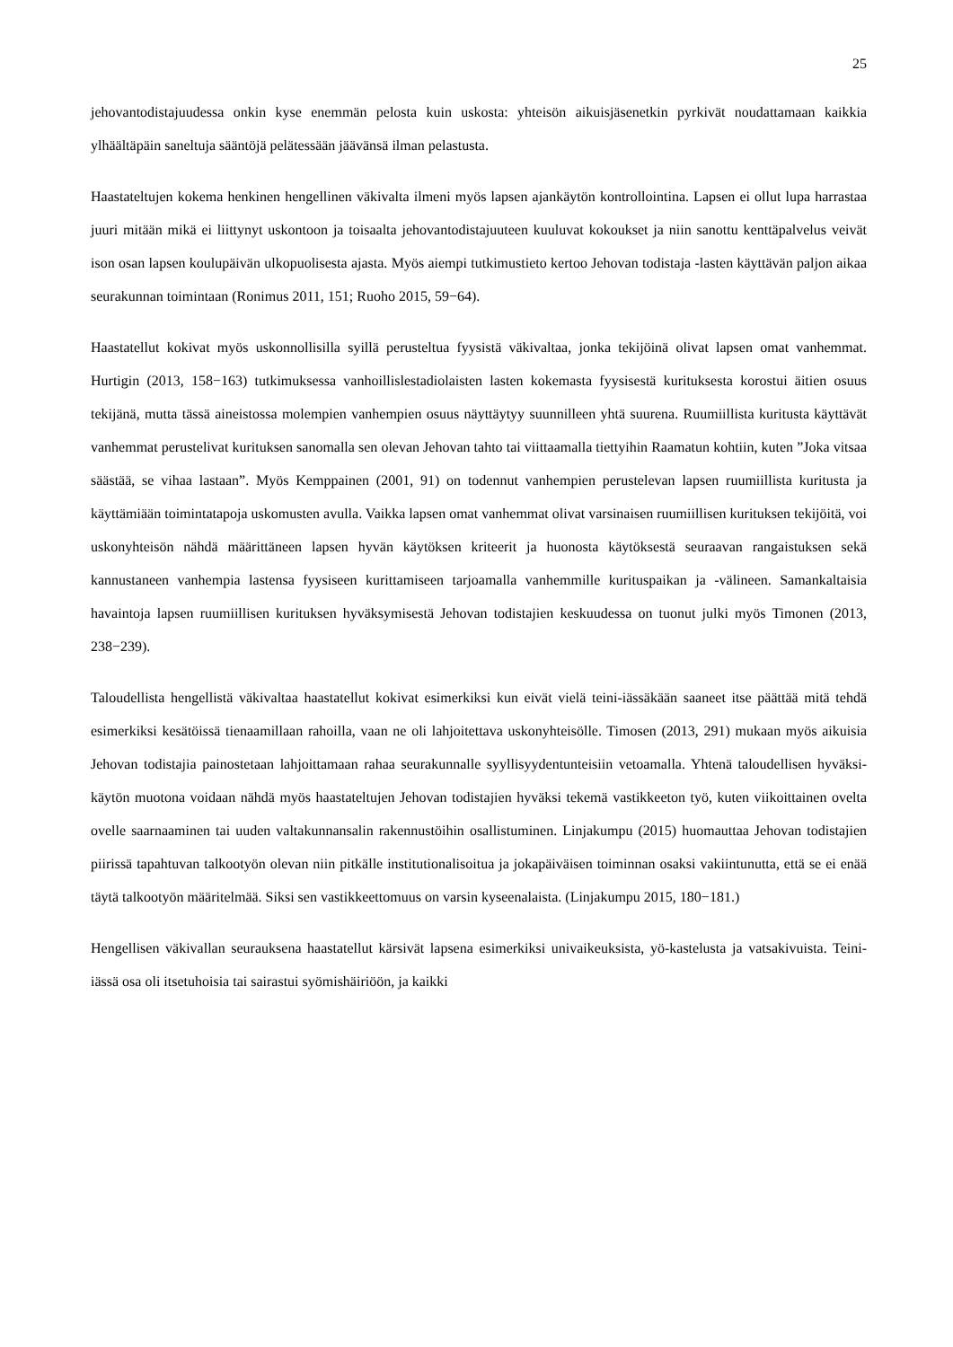25
jehovantodistajuudessa onkin kyse enemmän pelosta kuin uskosta: yhteisön aikuisjäsenetkin pyrkivät noudattamaan kaikkia ylhäältäpäin saneltuja sääntöjä pelätessään jäävänsä ilman pelastusta.
Haastateltujen kokema henkinen hengellinen väkivalta ilmeni myös lapsen ajankäytön kontrollointina. Lapsen ei ollut lupa harrastaa juuri mitään mikä ei liittynyt uskontoon ja toisaalta jehovantodistajuuteen kuuluvat kokoukset ja niin sanottu kenttäpalvelus veivät ison osan lapsen koulupäivän ulkopuolisesta ajasta. Myös aiempi tutkimustieto kertoo Jehovan todistaja -lasten käyttävän paljon aikaa seurakunnan toimintaan (Ronimus 2011, 151; Ruoho 2015, 59−64).
Haastatellut kokivat myös uskonnollisilla syillä perusteltua fyysistä väkivaltaa, jonka tekijöinä olivat lapsen omat vanhemmat. Hurtigin (2013, 158−163) tutkimuksessa vanhoillislestadiolaisten lasten kokemasta fyysisestä kurituksesta korostui äitien osuus tekijänä, mutta tässä aineistossa molempien vanhempien osuus näyttäytyy suunnilleen yhtä suurena. Ruumiillista kuritusta käyttävät vanhemmat perustelivat kurituksen sanomalla sen olevan Jehovan tahto tai viittaamalla tiettyihin Raamatun kohtiin, kuten ”Joka vitsaa säästää, se vihaa lastaan”. Myös Kemppainen (2001, 91) on todennut vanhempien perustelevan lapsen ruumiillista kuritusta ja käyttämiään toimintatapoja uskomusten avulla. Vaikka lapsen omat vanhemmat olivat varsinaisen ruumiillisen kurituksen tekijöitä, voi uskonyhteisön nähdä määrittäneen lapsen hyvän käytöksen kriteerit ja huonosta käytöksestä seuraavan rangaistuksen sekä kannustaneen vanhempia lastensa fyysiseen kurittamiseen tarjoamalla vanhemmille kurituspaikan ja -välineen. Samankaltaisia havaintoja lapsen ruumiillisen kurituksen hyväksymisestä Jehovan todistajien keskuudessa on tuonut julki myös Timonen (2013, 238−239).
Taloudellista hengellistä väkivaltaa haastatellut kokivat esimerkiksi kun eivät vielä teini-iässäkään saaneet itse päättää mitä tehdä esimerkiksi kesätöissä tienaamillaan rahoilla, vaan ne oli lahjoitettava uskonyhteisölle. Timosen (2013, 291) mukaan myös aikuisia Jehovan todistajia painostetaan lahjoittamaan rahaa seurakunnalle syyllisyydentunteisiin vetoamalla. Yhtenä taloudellisen hyväksi-käytön muotona voidaan nähdä myös haastateltujen Jehovan todistajien hyväksi tekemä vastikkeeton työ, kuten viikoittainen ovelta ovelle saarnaaminen tai uuden valtakunnansalin rakennustöihin osallistuminen. Linjakumpu (2015) huomauttaa Jehovan todistajien piirissä tapahtuvan talkootyön olevan niin pitkälle institutionalisoitua ja jokapäiväisen toiminnan osaksi vakiintunutta, että se ei enää täytä talkootyön määritelmää. Siksi sen vastikkeettomuus on varsin kyseenalaista. (Linjakumpu 2015, 180−181.)
Hengellisen väkivallan seurauksena haastatellut kärsivät lapsena esimerkiksi univaikeuksista, yö-kastelusta ja vatsakivuista. Teini-iässä osa oli itsetuhoisia tai sairastui syömishäiriöön, ja kaikki